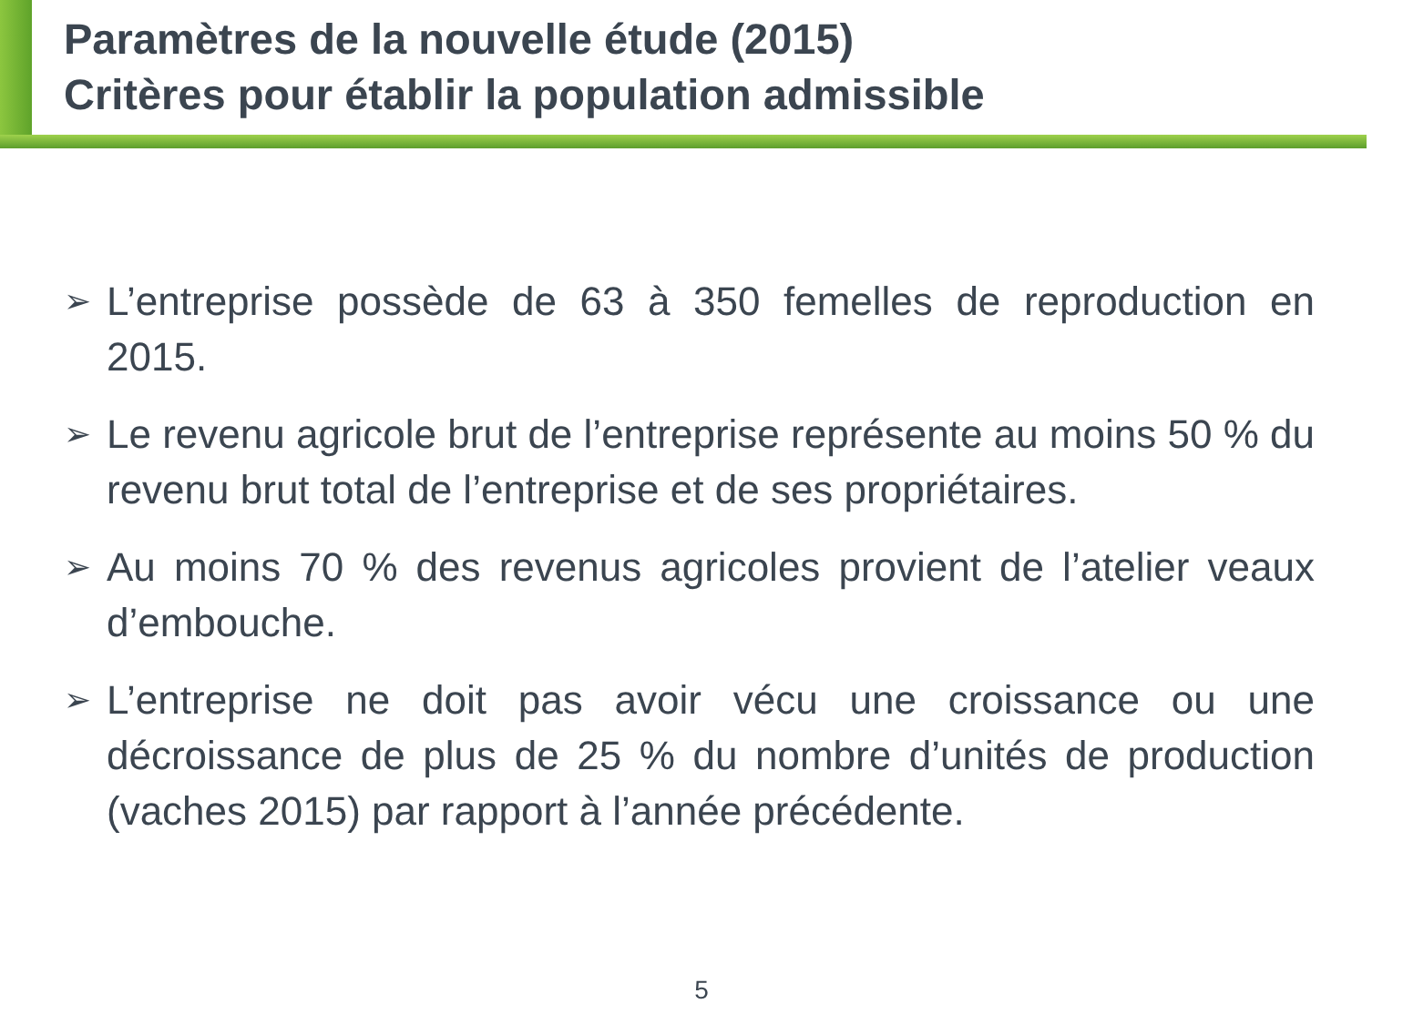Paramètres de la nouvelle étude (2015)
Critères pour établir la population admissible
➢ L’entreprise possède de 63 à 350 femelles de reproduction en 2015.
➢ Le revenu agricole brut de l’entreprise représente au moins 50 % du revenu brut total de l’entreprise et de ses propriétaires.
➢ Au moins 70 % des revenus agricoles provient de l’atelier veaux d’embouche.
➢ L’entreprise ne doit pas avoir vécu une croissance ou une décroissance de plus de 25 % du nombre d’unités de production (vaches 2015) par rapport à l’année précédente.
5